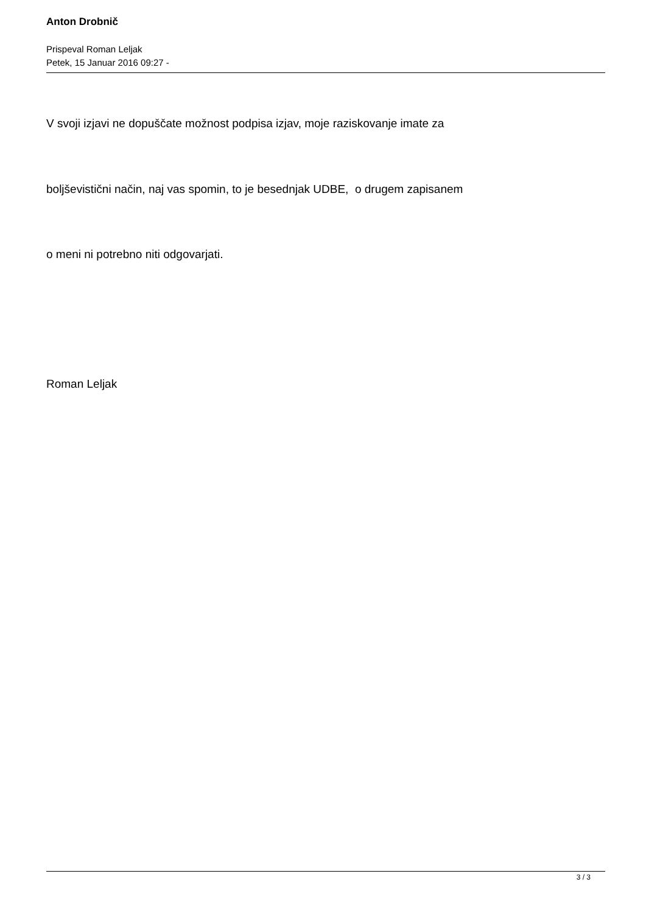Anton Drobnič
Prispeval Roman Leljak
Petek, 15 Januar 2016 09:27 -
V svoji izjavi ne dopuščate možnost podpisa izjav, moje raziskovanje imate za
boljševistični način, naj vas spomin, to je besednjak UDBE, o drugem zapisanem
o meni ni potrebno niti odgovarjati.
Roman Leljak
3 / 3